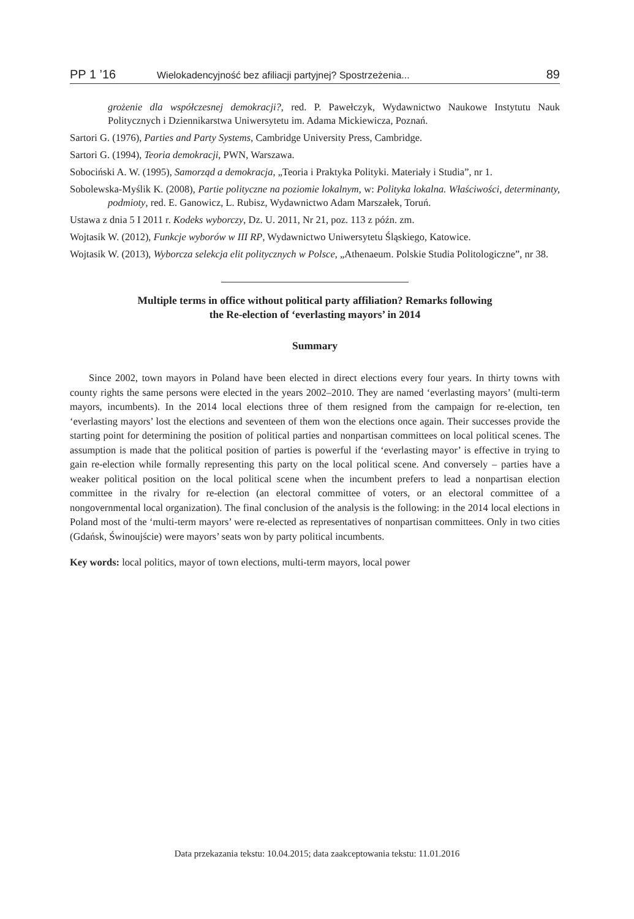PP 1 ’16 Wielokadencyjność bez afiliacji partyjnej? Spostrzeżenia... 89
grożenie dla współczesnej demokracji?, red. P. Pawełczyk, Wydawnictwo Naukowe Instytutu Nauk Politycznych i Dziennikarstwa Uniwersytetu im. Adama Mickiewicza, Poznań.
Sartori G. (1976), Parties and Party Systems, Cambridge University Press, Cambridge.
Sartori G. (1994), Teoria demokracji, PWN, Warszawa.
Sobociński A. W. (1995), Samorząd a demokracja, „Teoria i Praktyka Polityki. Materiały i Studia”, nr 1.
Sobolewska-Myślik K. (2008), Partie polityczne na poziomie lokalnym, w: Polityka lokalna. Właściwości, determinanty, podmioty, red. E. Ganowicz, L. Rubisz, Wydawnictwo Adam Marszałek, Toruń.
Ustawa z dnia 5 I 2011 r. Kodeks wyborczy, Dz. U. 2011, Nr 21, poz. 113 z późn. zm.
Wojtasik W. (2012), Funkcje wyborów w III RP, Wydawnictwo Uniwersytetu Śląskiego, Katowice.
Wojtasik W. (2013), Wyborcza selekcja elit politycznych w Polsce, „Athenaeum. Polskie Studia Politologiczne”, nr 38.
Multiple terms in office without political party affiliation? Remarks following
the Re-election of ‘everlasting mayors’ in 2014
Summary
Since 2002, town mayors in Poland have been elected in direct elections every four years. In thirty towns with county rights the same persons were elected in the years 2002–2010. They are named ‘everlasting mayors’ (multi-term mayors, incumbents). In the 2014 local elections three of them resigned from the campaign for re-election, ten ‘everlasting mayors’ lost the elections and seventeen of them won the elections once again. Their successes provide the starting point for determining the position of political parties and nonpartisan committees on local political scenes. The assumption is made that the political position of parties is powerful if the ‘everlasting mayor’ is effective in trying to gain re-election while formally representing this party on the local political scene. And conversely – parties have a weaker political position on the local political scene when the incumbent prefers to lead a nonpartisan election committee in the rivalry for re-election (an electoral committee of voters, or an electoral committee of a nongovernmental local organization). The final conclusion of the analysis is the following: in the 2014 local elections in Poland most of the ‘multi-term mayors’ were re-elected as representatives of nonpartisan committees. Only in two cities (Gdańsk, Świnoujście) were mayors’ seats won by party political incumbents.
Key words: local politics, mayor of town elections, multi-term mayors, local power
Data przekazania tekstu: 10.04.2015; data zaakceptowania tekstu: 11.01.2016